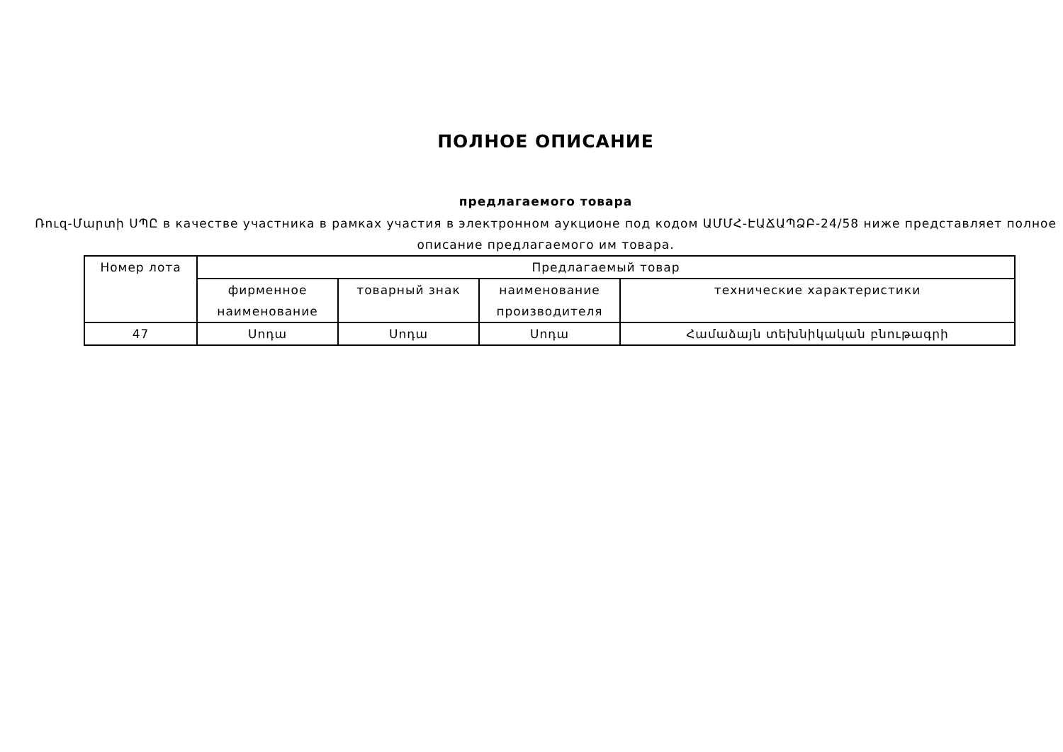ПОЛНОЕ ОПИСАНИЕ
предлагаемого товара
Ռուզ-Մարտի ՍՊԸ в качестве участника в рамках участия в электронном аукционе под кодом ԱՄՄՀ-ԷԱՃԱՊՁԲ-24/58 ниже представляет полное описание предлагаемого им товара.
| Номер лота | Предлагаемый товар | | | |
| --- | --- | --- | --- | --- |
| | фирменное наименование | товарный знак | наименование производителя | технические характеристики |
| 47 | Սոդա | Սոդա | Սոդա | Համաձայն տեխնիկական բնութագրի |